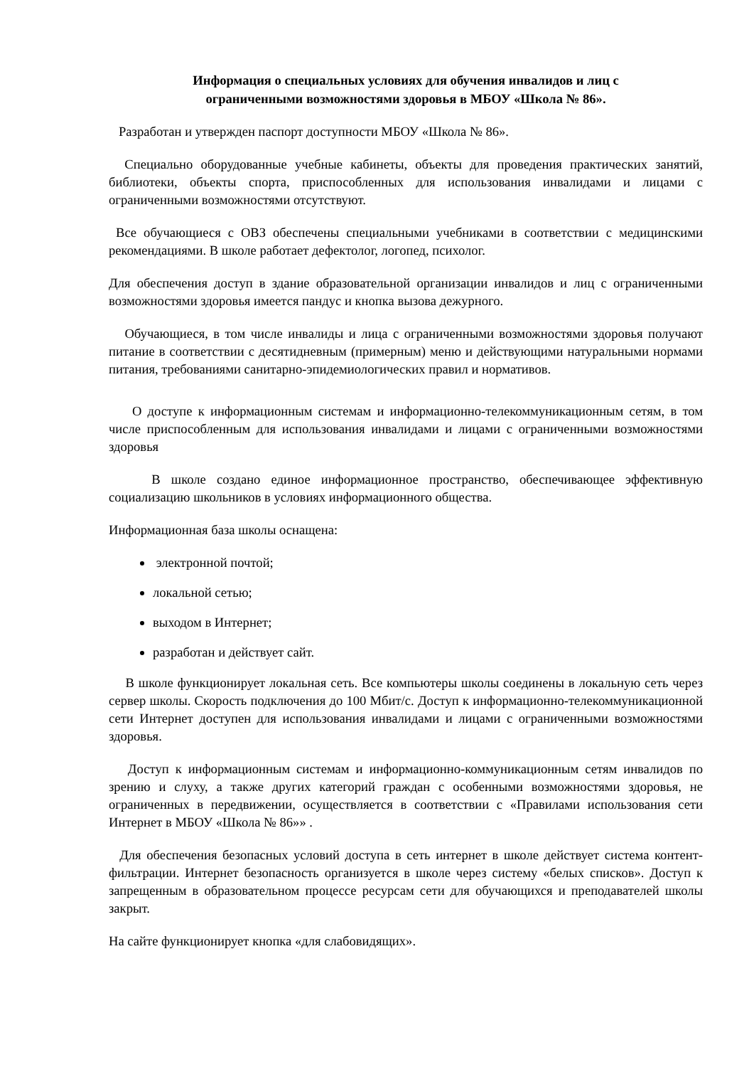Информация о специальных условиях для обучения инвалидов и лиц с
ограниченными возможностями здоровья в МБОУ «Школа № 86».
Разработан и утвержден паспорт доступности МБОУ «Школа № 86».
Специально оборудованные учебные кабинеты, объекты для проведения практических занятий, библиотеки, объекты спорта, приспособленных для использования инвалидами и лицами с ограниченными возможностями отсутствуют.
Все обучающиеся с ОВЗ обеспечены специальными учебниками в соответствии с медицинскими рекомендациями. В школе работает дефектолог, логопед, психолог.
Для обеспечения доступ в здание образовательной организации инвалидов и лиц с ограниченными возможностями здоровья имеется пандус и кнопка вызова дежурного.
Обучающиеся, в том числе инвалиды и лица с ограниченными возможностями здоровья получают питание в соответствии с десятидневным (примерным) меню и действующими натуральными нормами питания, требованиями санитарно-эпидемиологических правил и нормативов.
О доступе к информационным системам и информационно-телекоммуникационным сетям, в том числе приспособленным для использования инвалидами и лицами с ограниченными возможностями здоровья
В школе создано единое информационное пространство, обеспечивающее эффективную социализацию школьников в условиях информационного общества.
Информационная база школы оснащена:
электронной почтой;
локальной сетью;
выходом в Интернет;
разработан и действует сайт.
В школе функционирует локальная сеть. Все компьютеры школы соединены в локальную сеть через сервер школы. Скорость подключения до 100 Мбит/с. Доступ к информационно-телекоммуникационной сети Интернет доступен для использования инвалидами и лицами с ограниченными возможностями здоровья.
Доступ к информационным системам и информационно-коммуникационным сетям инвалидов по зрению и слуху, а также других категорий граждан с особенными возможностями здоровья, не ограниченных в передвижении, осуществляется в соответствии с «Правилами использования сети Интернет в МБОУ «Школа № 86»» .
Для обеспечения безопасных условий доступа в сеть интернет в школе действует система контент-фильтрации. Интернет безопасность организуется в школе через систему «белых списков». Доступ к запрещенным в образовательном процессе ресурсам сети для обучающихся и преподавателей школы закрыт.
На сайте функционирует кнопка «для слабовидящих».